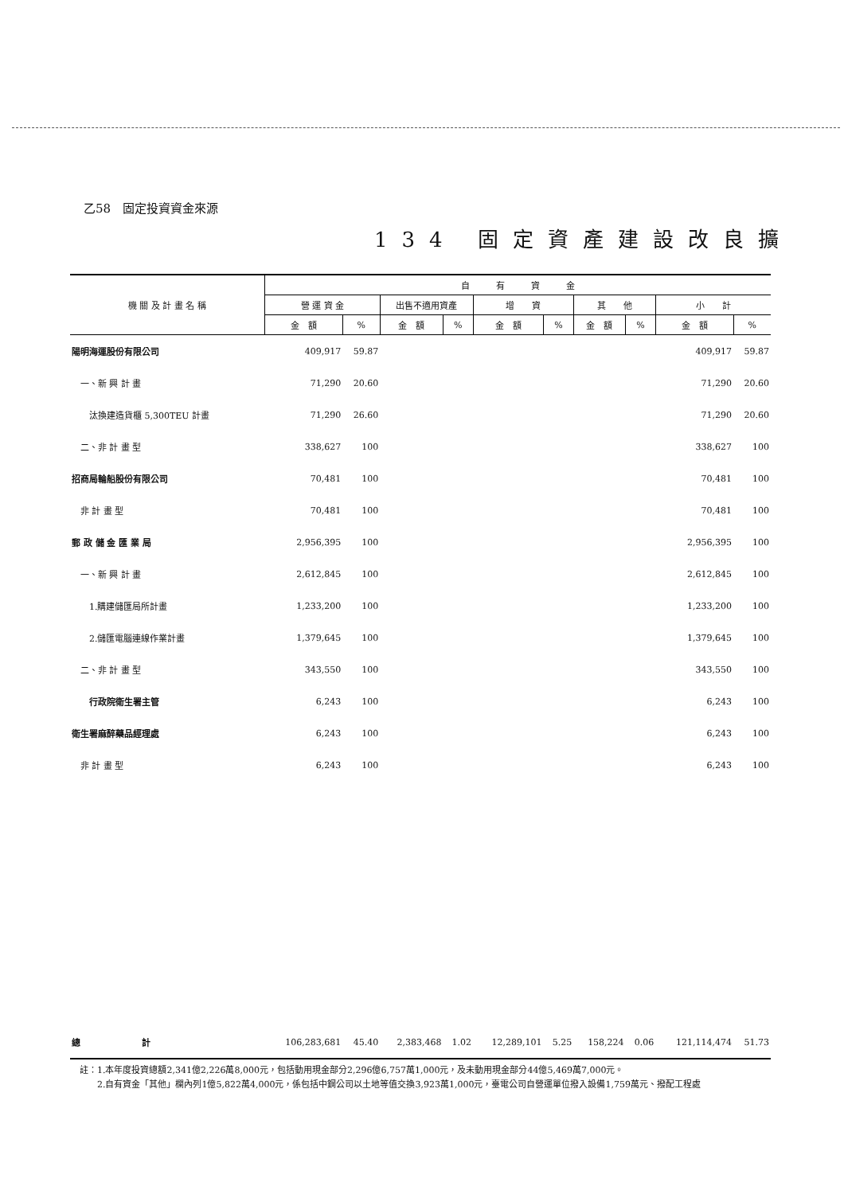乙58　固定投資資金來源
134 固定資產建設改良擴
| 機 關 及 計 畫 名 稱 | 自 有 資 金 | | | | | | | | | |
| --- | --- | --- | --- | --- | --- | --- | --- | --- | --- | --- |
| | 營 運 資 金 | | 出售不適用資產 | | 增 資 | | 其 他 | | 小 計 | |
| | 金 額 | % | 金 額 | % | 金 額 | % | 金 額 | % | 金 額 | % |
| 陽明海運股份有限公司 | 409,917 | 59.87 | | | | | | | 409,917 | 59.87 |
| 一、新 興 計 畫 | 71,290 | 20.60 | | | | | | | 71,290 | 20.60 |
| 汰換建造貨櫃 5,300TEU 計畫 | 71,290 | 26.60 | | | | | | | 71,290 | 20.60 |
| 二、非 計 畫 型 | 338,627 | 100 | | | | | | | 338,627 | 100 |
| 招商局輪船股份有限公司 | 70,481 | 100 | | | | | | | 70,481 | 100 |
| 非 計 畫 型 | 70,481 | 100 | | | | | | | 70,481 | 100 |
| 郵 政 儲 金 匯 業 局 | 2,956,395 | 100 | | | | | | | 2,956,395 | 100 |
| 一、新 興 計 畫 | 2,612,845 | 100 | | | | | | | 2,612,845 | 100 |
| 1.購建儲匯局所計畫 | 1,233,200 | 100 | | | | | | | 1,233,200 | 100 |
| 2.儲匯電腦連線作業計畫 | 1,379,645 | 100 | | | | | | | 1,379,645 | 100 |
| 二、非 計 畫 型 | 343,550 | 100 | | | | | | | 343,550 | 100 |
| 行政院衛生署主管 | 6,243 | 100 | | | | | | | 6,243 | 100 |
| 衛生署麻醉藥品經理處 | 6,243 | 100 | | | | | | | 6,243 | 100 |
| 非 計 畫 型 | 6,243 | 100 | | | | | | | 6,243 | 100 |
| 總 計 | 106,283,681 | 45.40 | 2,383,468 | 1.02 | 12,289,101 | 5.25 | 158,224 | 0.06 | 121,114,474 | 51.73 |
註：1.本年度投資總額2,341億2,226萬8,000元，包括動用現金部分2,296億6,757萬1,000元，及未動用現金部分44億5,469萬7,000元。
　　2.自有資金「其他」欄內列1億5,822萬4,000元，係包括中鋼公司以土地等值交換3,923萬1,000元，臺電公司自營運單位撥入設備1,759萬元、撥配工程處